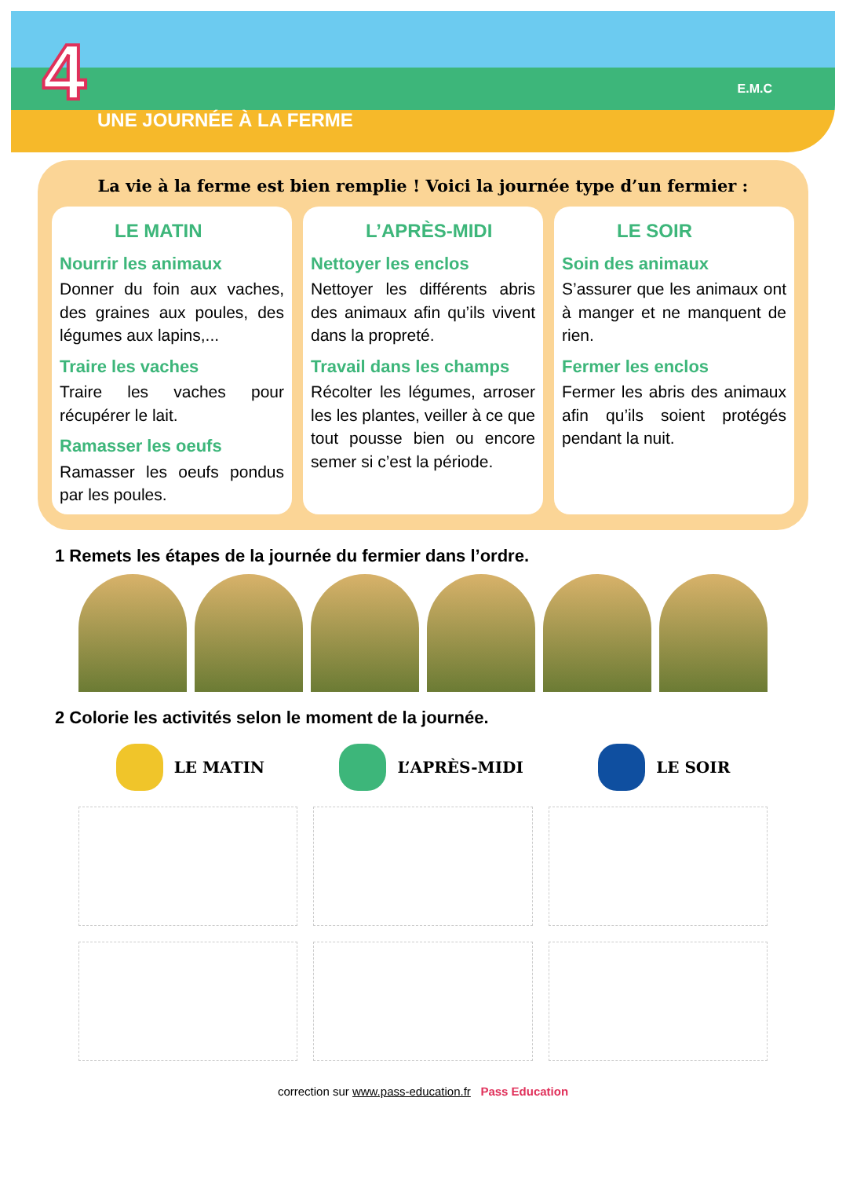4 UNE JOURNÉE À LA FERME
E.M.C
La vie à la ferme est bien remplie ! Voici la journée type d’un fermier :
LE MATIN
Nourrir les animaux
Donner du foin aux vaches, des graines aux poules, des légumes aux lapins,...
Traire les vaches
Traire les vaches pour récupérer le lait.
Ramasser les oeufs
Ramasser les oeufs pondus par les poules.
L’APRÈS-MIDI
Nettoyer les enclos
Nettoyer les différents abris des animaux afin qu’ils vivent dans la propreté.
Travail dans les champs
Récolter les légumes, arroser les les plantes, veiller à ce que tout pousse bien ou encore semer si c’est la période.
LE SOIR
Soin des animaux
S’assurer que les animaux ont à manger et ne manquent de rien.
Fermer les enclos
Fermer les abris des animaux afin qu’ils soient protégés pendant la nuit.
1 Remets les étapes de la journée du fermier dans l’ordre.
2 Colorie les activités selon le moment de la journée.
LE MATIN L’APRÈS-MIDI LE SOIR
correction sur www.pass-education.fr Pass Education